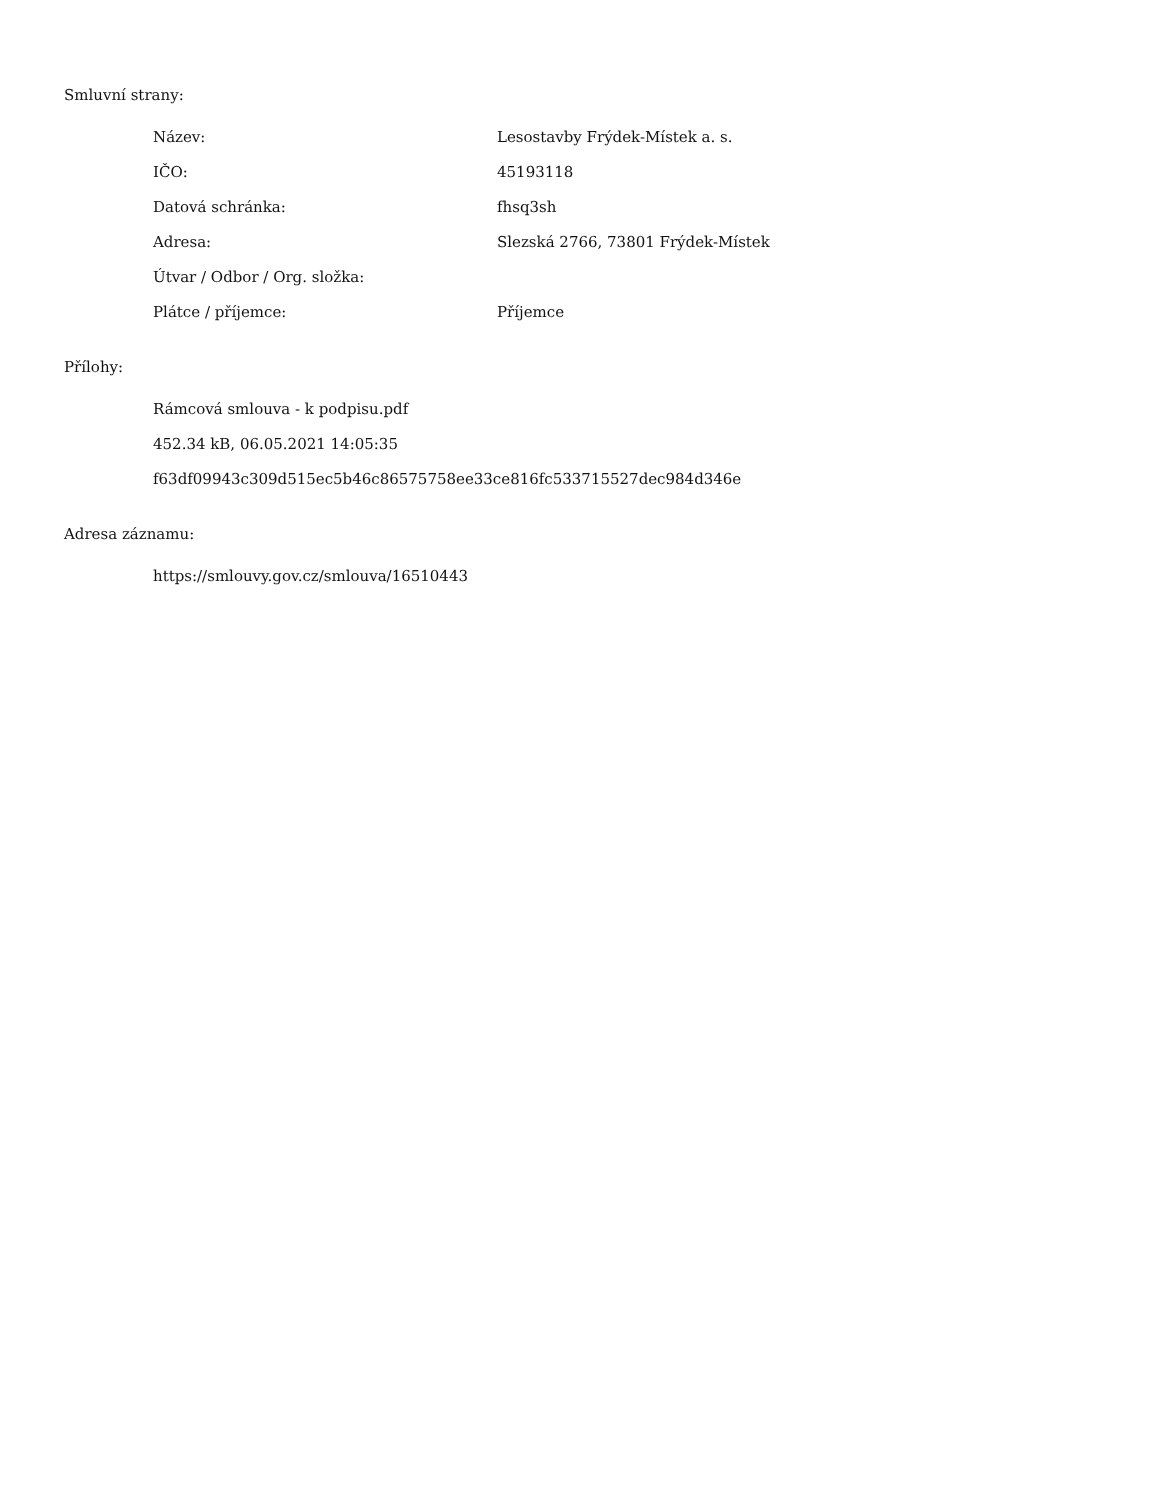Smluvní strany:
| Název: | Lesostavby Frýdek-Místek a. s. |
| IČO: | 45193118 |
| Datová schránka: | fhsq3sh |
| Adresa: | Slezská 2766, 73801 Frýdek-Místek |
| Útvar / Odbor / Org. složka: | |
| Plátce / příjemce: | Příjemce |
Přílohy:
Rámcová smlouva - k podpisu.pdf
452.34 kB, 06.05.2021 14:05:35
f63df09943c309d515ec5b46c86575758ee33ce816fc533715527dec984d346e
Adresa záznamu:
https://smlouvy.gov.cz/smlouva/16510443